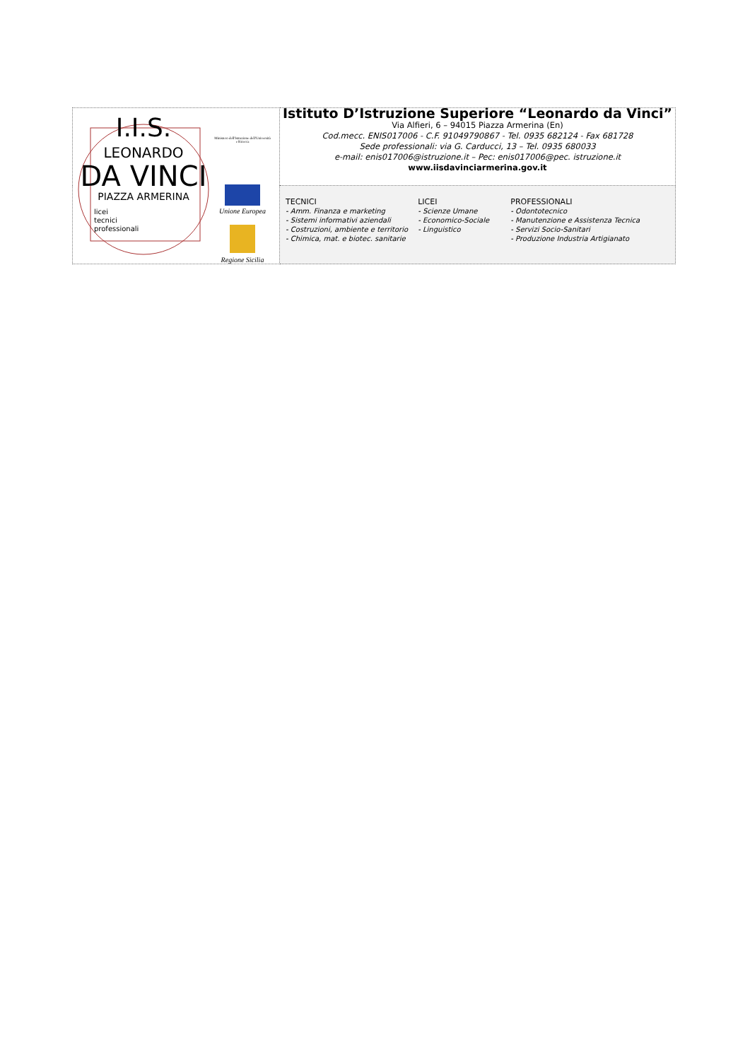| I.I.S. LEONARDO DA VINCI PIAZZA ARMERINA licei tecnici professionali Ministero dell'Istruzione dell'Università e Ricerca Unione Europea Regione Sicilia | Istituto D’Istruzione Superiore “Leonardo da Vinci” Via Alfieri, 6 – 94015 Piazza Armerina (En) Cod.mecc. ENIS017006 - C.F. 91049790867 - Tel. 0935 682124 - Fax 681728 Sede professionali: via G. Carducci, 13 – Tel. 0935 680033 e-mail: enis017006@istruzione.it – Pec: enis017006@pec. istruzione.it www.iisdavinciarmerina.gov.it |
| | TECNICI - Amm. Finanza e marketing - Sistemi informativi aziendali - Costruzioni, ambiente e territorio - Chimica, mat. e biotec. sanitarie LICEI - Scienze Umane - Economico-Sociale - Linguistico PROFESSIONALI - Odontotecnico - Manutenzione e Assistenza Tecnica - Servizi Socio-Sanitari - Produzione Industria Artigianato |